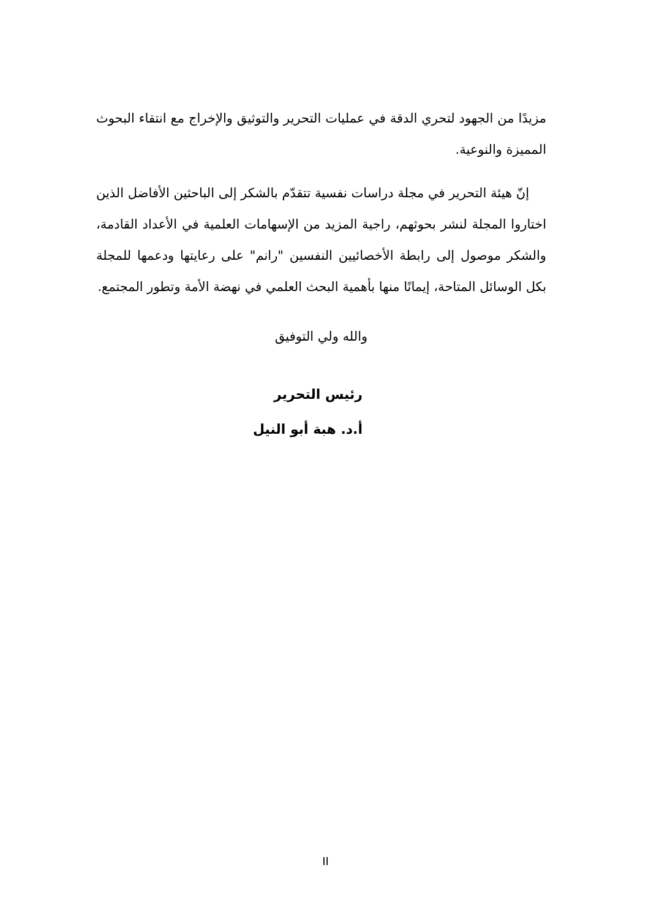مزيدًا من الجهود لتحري الدقة في عمليات التحرير والتوثيق والإخراج مع انتقاء البحوث المميزة والنوعية.
إنّ هيئة التحرير في مجلة دراسات نفسية تتقدّم بالشكر إلى الباحثين الأفاضل الذين اختاروا المجلة لنشر بحوثهم، راجية المزيد من الإسهامات العلمية في الأعداد القادمة، والشكر موصول إلى رابطة الأخصائيين النفسين "رانم" على رعايتها ودعمها للمجلة بكل الوسائل المتاحة، إيمانًا منها بأهمية البحث العلمي في نهضة الأمة وتطور المجتمع.
والله ولي التوفيق
رئيس التحرير
أ.د. هبة أبو النيل
II